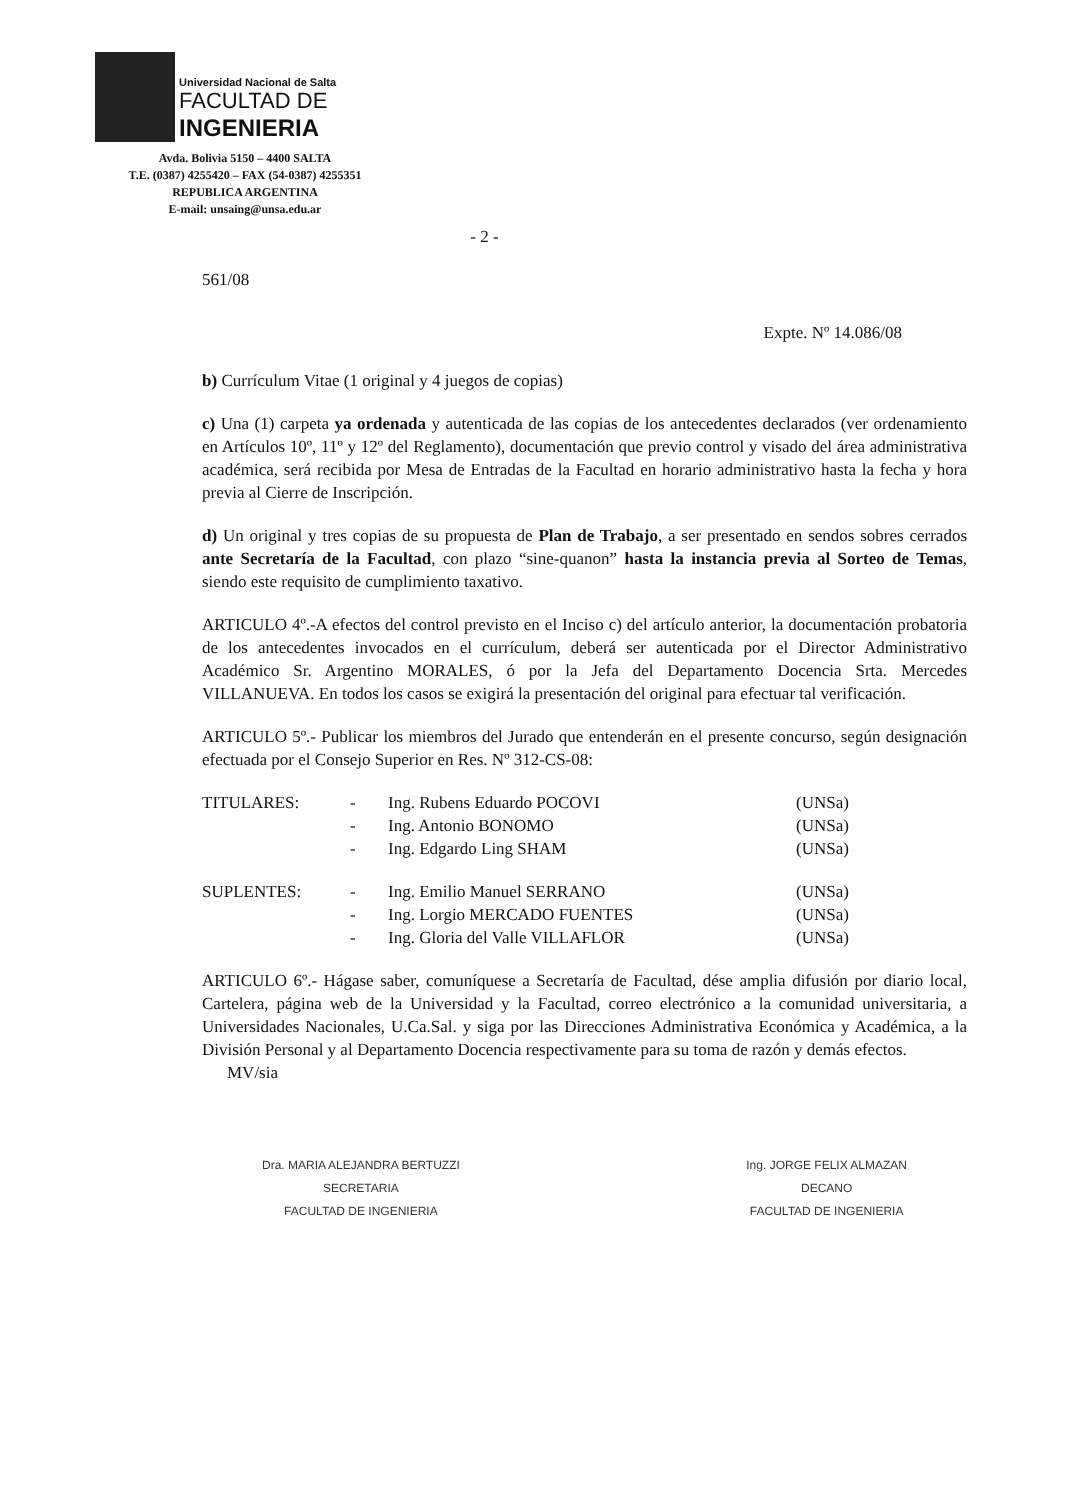Universidad Nacional de Salta
FACULTAD DE
INGENIERIA
Avda. Bolivia 5150 – 4400 SALTA
T.E. (0387) 4255420 – FAX (54-0387) 4255351
REPUBLICA ARGENTINA
E-mail: unsaing@unsa.edu.ar
- 2 -
561/08
Expte. Nº 14.086/08
b) Currículum Vitae (1 original y 4 juegos de copias)
c) Una (1) carpeta ya ordenada y autenticada de las copias de los antecedentes declarados (ver ordenamiento en Artículos 10º, 11º y 12º del Reglamento), documentación que previo control y visado del área administrativa académica, será recibida por Mesa de Entradas de la Facultad en horario administrativo hasta la fecha y hora previa al Cierre de Inscripción.
d) Un original y tres copias de su propuesta de Plan de Trabajo, a ser presentado en sendos sobres cerrados ante Secretaría de la Facultad, con plazo “sine-quanon” hasta la instancia previa al Sorteo de Temas, siendo este requisito de cumplimiento taxativo.
ARTICULO 4º.-A efectos del control previsto en el Inciso c) del artículo anterior, la documentación probatoria de los antecedentes invocados en el currículum, deberá ser autenticada por el Director Administrativo Académico Sr. Argentino MORALES, ó por la Jefa del Departamento Docencia Srta. Mercedes VILLANUEVA. En todos los casos se exigirá la presentación del original para efectuar tal verificación.
ARTICULO 5º.- Publicar los miembros del Jurado que entenderán en el presente concurso, según designación efectuada por el Consejo Superior en Res. Nº 312-CS-08:
| TITULARES: | - | Ing. Rubens Eduardo POCOVI | (UNSa) |
| | - | Ing. Antonio BONOMO | (UNSa) |
| | - | Ing. Edgardo Ling SHAM | (UNSa) |
| SUPLENTES: | - | Ing. Emilio Manuel SERRANO | (UNSa) |
| | - | Ing. Lorgio MERCADO FUENTES | (UNSa) |
| | - | Ing. Gloria del Valle VILLAFLOR | (UNSa) |
ARTICULO 6º.- Hágase saber, comuníquese a Secretaría de Facultad, dése amplia difusión por diario local, Cartelera, página web de la Universidad y la Facultad, correo electrónico a la comunidad universitaria, a Universidades Nacionales, U.Ca.Sal. y siga por las Direcciones Administrativa Económica y Académica, a la División Personal y al Departamento Docencia respectivamente para su toma de razón y demás efectos.
MV/sia
Dra. MARIA ALEJANDRA BERTUZZI
SECRETARIA
FACULTAD DE INGENIERIA
Ing. JORGE FELIX ALMAZAN
DECANO
FACULTAD DE INGENIERIA